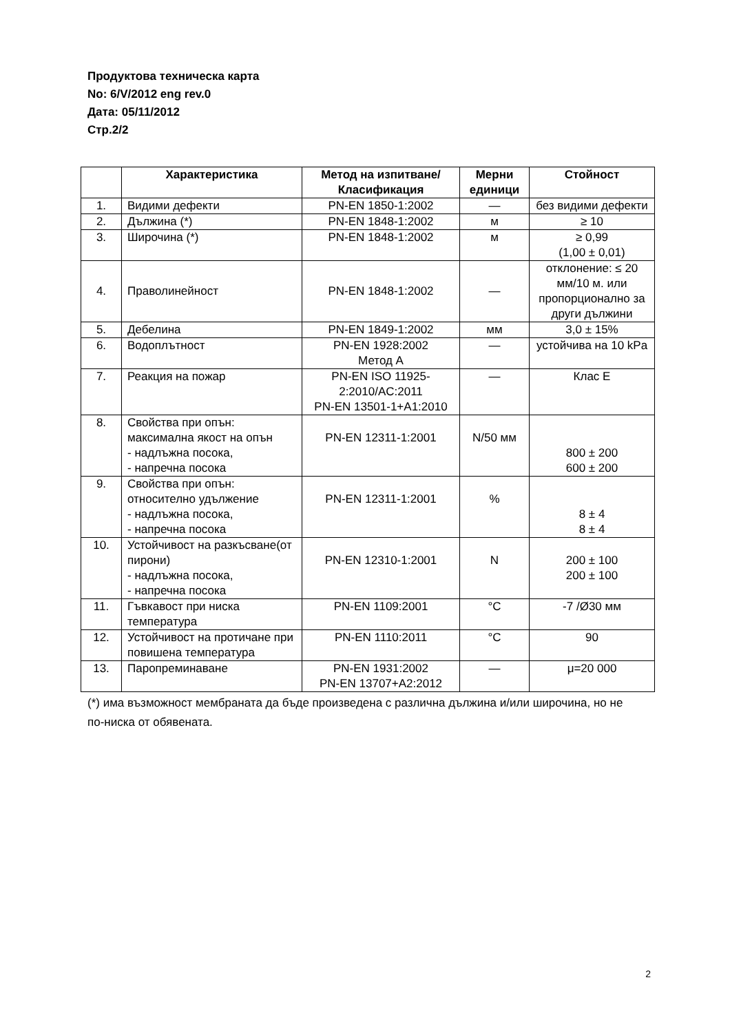Продуктова техническа карта
No: 6/V/2012 eng rev.0
Дата: 05/11/2012
Стр.2/2
| | Характеристика | Метод на изпитване/ Класификация | Мерни единици | Стойност |
| --- | --- | --- | --- | --- |
| 1. | Видими дефекти | PN-EN 1850-1:2002 | — | без видими дефекти |
| 2. | Дължина (*) | PN-EN 1848-1:2002 | м | ≥ 10 |
| 3. | Широчина (*) | PN-EN 1848-1:2002 | м | ≥ 0,99 (1,00 ± 0,01) |
| 4. | Праволинейност | PN-EN 1848-1:2002 | — | отклонение: ≤ 20 мм/10 м. или пропорционално за други дължини |
| 5. | Дебелина | PN-EN 1849-1:2002 | мм | 3,0 ± 15% |
| 6. | Водоплътност | PN-EN 1928:2002 Метод A | — | устойчива на 10 kPa |
| 7. | Реакция на пожар | PN-EN ISO 11925-2:2010/AC:2011 PN-EN 13501-1+A1:2010 | — | Клас E |
| 8. | Свойства при опън: максимална якост на опън - надлъжна посока, - напречна посока | PN-EN 12311-1:2001 | N/50 мм | 800 ± 200 600 ± 200 |
| 9. | Свойства при опън: относително удължение - надлъжна посока, - напречна посока | PN-EN 12311-1:2001 | % | 8 ± 4 8 ± 4 |
| 10. | Устойчивост на разкъсване(от пирони) - надлъжна посока, - напречна посока | PN-EN 12310-1:2001 | N | 200 ± 100 200 ± 100 |
| 11. | Гъвкавост при ниска температура | PN-EN 1109:2001 | °C | -7 /Ø30 мм |
| 12. | Устойчивост на протичане при повишена температура | PN-EN 1110:2011 | °C | 90 |
| 13. | Паропреминаване | PN-EN 1931:2002 PN-EN 13707+A2:2012 | — | μ=20 000 |
(*) има възможност мембраната да бъде произведена с различна дължина и/или широчина, но не по-ниска от обявената.
2